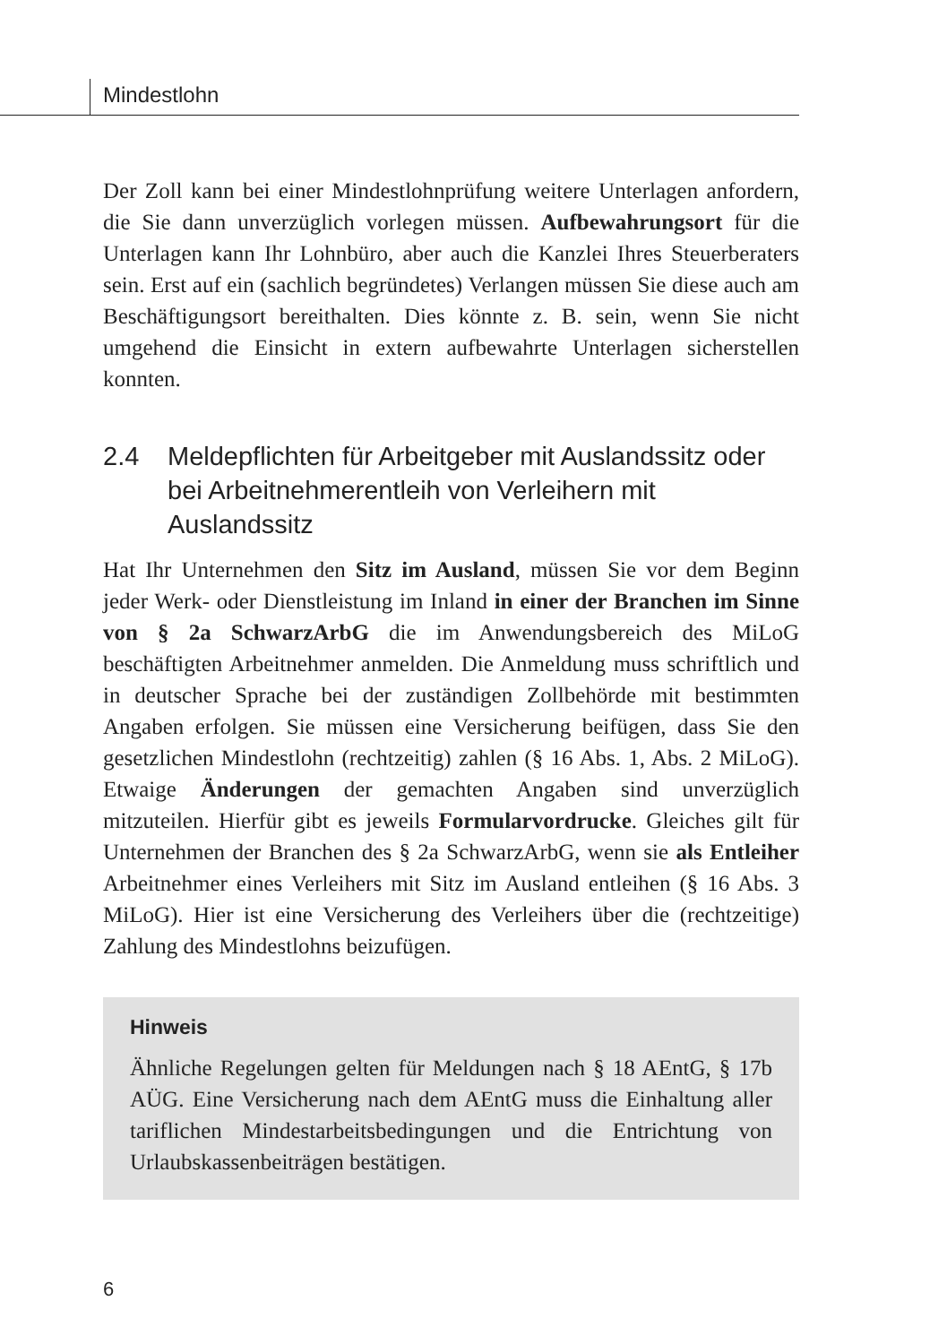Mindestlohn
Der Zoll kann bei einer Mindestlohnprüfung weitere Unterlagen anfordern, die Sie dann unverzüglich vorlegen müssen. Aufbewahrungsort für die Unterlagen kann Ihr Lohnbüro, aber auch die Kanzlei Ihres Steuerberaters sein. Erst auf ein (sachlich begründetes) Verlangen müssen Sie diese auch am Beschäftigungsort bereithalten. Dies könnte z. B. sein, wenn Sie nicht umgehend die Einsicht in extern aufbewahrte Unterlagen sicherstellen konnten.
2.4 Meldepflichten für Arbeitgeber mit Auslandssitz oder bei Arbeitnehmerentleih von Verleihern mit Auslandssitz
Hat Ihr Unternehmen den Sitz im Ausland, müssen Sie vor dem Beginn jeder Werk- oder Dienstleistung im Inland in einer der Branchen im Sinne von § 2a SchwarzArbG die im Anwendungsbereich des MiLoG beschäftigten Arbeitnehmer anmelden. Die Anmeldung muss schriftlich und in deutscher Sprache bei der zuständigen Zollbehörde mit bestimmten Angaben erfolgen. Sie müssen eine Versicherung beifügen, dass Sie den gesetzlichen Mindestlohn (rechtzeitig) zahlen (§ 16 Abs. 1, Abs. 2 MiLoG). Etwaige Änderungen der gemachten Angaben sind unverzüglich mitzuteilen. Hierfür gibt es jeweils Formularvordrucke. Gleiches gilt für Unternehmen der Branchen des § 2a SchwarzArbG, wenn sie als Entleiher Arbeitnehmer eines Verleihers mit Sitz im Ausland entleihen (§ 16 Abs. 3 MiLoG). Hier ist eine Versicherung des Verleihers über die (rechtzeitige) Zahlung des Mindestlohns beizufügen.
Hinweis
Ähnliche Regelungen gelten für Meldungen nach § 18 AEntG, § 17b AÜG. Eine Versicherung nach dem AEntG muss die Einhaltung aller tariflichen Mindestarbeitsbedingungen und die Entrichtung von Urlaubskassenbeiträgen bestätigen.
6